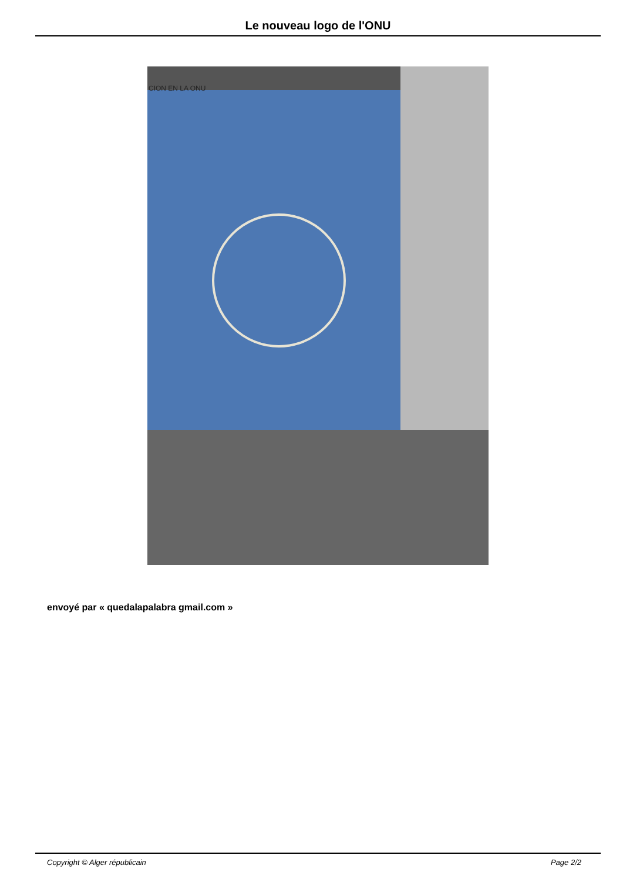Le nouveau logo de l'ONU
CION EN LA ONU
envoyé par « quedalapalabra gmail.com »
Copyright © Alger républicain Page 2/2